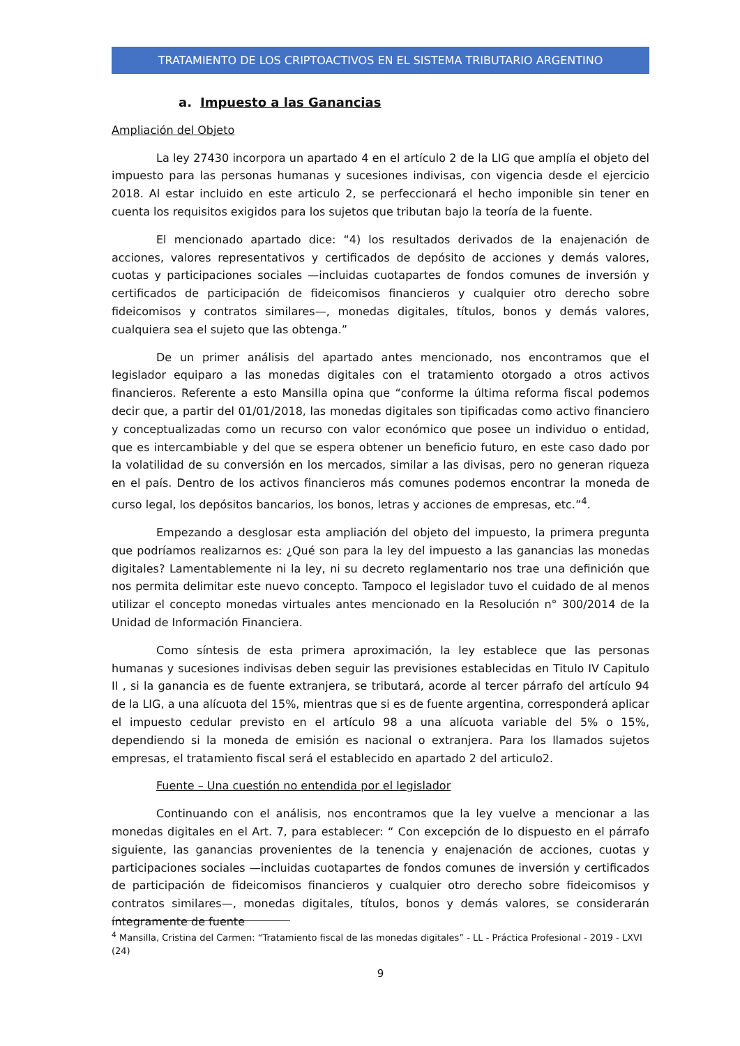TRATAMIENTO DE LOS CRIPTOACTIVOS EN EL SISTEMA TRIBUTARIO ARGENTINO
a. Impuesto a las Ganancias
Ampliación del Objeto
La ley 27430 incorpora un apartado 4 en el artículo 2 de la LIG que amplía el objeto del impuesto para las personas humanas y sucesiones indivisas, con vigencia desde el ejercicio 2018. Al estar incluido en este articulo 2, se perfeccionará el hecho imponible sin tener en cuenta los requisitos exigidos para los sujetos que tributan bajo la teoría de la fuente.
El mencionado apartado dice: “4) los resultados derivados de la enajenación de acciones, valores representativos y certificados de depósito de acciones y demás valores, cuotas y participaciones sociales —incluidas cuotapartes de fondos comunes de inversión y certificados de participación de fideicomisos financieros y cualquier otro derecho sobre fideicomisos y contratos similares—, monedas digitales, títulos, bonos y demás valores, cualquiera sea el sujeto que las obtenga.”
De un primer análisis del apartado antes mencionado, nos encontramos que el legislador equiparo a las monedas digitales con el tratamiento otorgado a otros activos financieros. Referente a esto Mansilla opina que “conforme la última reforma fiscal podemos decir que, a partir del 01/01/2018, las monedas digitales son tipificadas como activo financiero y conceptualizadas como un recurso con valor económico que posee un individuo o entidad, que es intercambiable y del que se espera obtener un beneficio futuro, en este caso dado por la volatilidad de su conversión en los mercados, similar a las divisas, pero no generan riqueza en el país. Dentro de los activos financieros más comunes podemos encontrar la moneda de curso legal, los depósitos bancarios, los bonos, letras y acciones de empresas, etc.”<sup>4</sup>.
Empezando a desglosar esta ampliación del objeto del impuesto, la primera pregunta que podríamos realizarnos es: ¿Qué son para la ley del impuesto a las ganancias las monedas digitales? Lamentablemente ni la ley, ni su decreto reglamentario nos trae una definición que nos permita delimitar este nuevo concepto. Tampoco el legislador tuvo el cuidado de al menos utilizar el concepto monedas virtuales antes mencionado en la Resolución n° 300/2014 de la Unidad de Información Financiera.
Como síntesis de esta primera aproximación, la ley establece que las personas humanas y sucesiones indivisas deben seguir las previsiones establecidas en Titulo IV Capitulo II , si la ganancia es de fuente extranjera, se tributará, acorde al tercer párrafo del artículo 94 de la LIG, a una alícuota del 15%, mientras que si es de fuente argentina, corresponderá aplicar el impuesto cedular previsto en el artículo 98 a una alícuota variable del 5% o 15%, dependiendo si la moneda de emisión es nacional o extranjera. Para los llamados sujetos empresas, el tratamiento fiscal será el establecido en apartado 2 del articulo2.
Fuente – Una cuestión no entendida por el legislador
Continuando con el análisis, nos encontramos que la ley vuelve a mencionar a las monedas digitales en el Art. 7, para establecer: “ Con excepción de lo dispuesto en el párrafo siguiente, las ganancias provenientes de la tenencia y enajenación de acciones, cuotas y participaciones sociales —incluidas cuotapartes de fondos comunes de inversión y certificados de participación de fideicomisos financieros y cualquier otro derecho sobre fideicomisos y contratos similares—, monedas digitales, títulos, bonos y demás valores, se considerarán íntegramente de fuente
<sup>4</sup> Mansilla, Cristina del Carmen: “Tratamiento fiscal de las monedas digitales” - LL - Práctica Profesional - 2019 - LXVI (24)
9